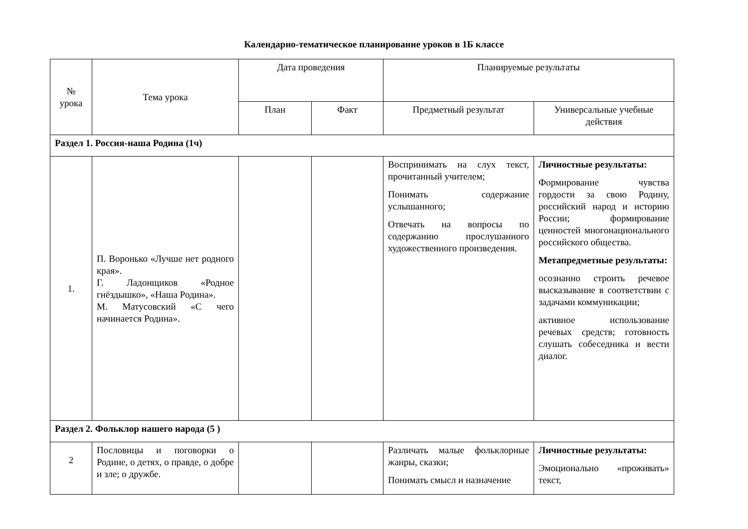Календарно-тематическое планирование уроков в 1Б классе
| № урока | Тема урока | Дата проведения | | Планируемые результаты | |
| --- | --- | --- | --- | --- | --- |
| | | План | Факт | Предметный результат | Универсальные учебные действия |
| Раздел 1. Россия-наша Родина (1ч) | | | | | |
| 1. | П. Воронько «Лучше нет родного края». Г. Ладонщиков «Родное гнёздышко», «Наша Родина». М. Матусовский «С чего начинается Родина». | | | Воспринимать на слух текст, прочитанный учителем; Понимать содержание услышанного; Отвечать на вопросы по содержанию прослушанного художественного произведения. | Личностные результаты: Формирование чувства гордости за свою Родину, российский народ и историю России; формирование ценностей многонационального российского общества. Метапредметные результаты: осознанно строить речевое высказывание в соответствии с задачами коммуникации; активное использование речевых средств; готовность слушать собеседника и вести диалог. |
| Раздел 2. Фольклор нашего народа (5 ) | | | | | |
| 2 | Пословицы и поговорки о Родине, о детях, о правде, о добре и зле; о дружбе. | | | Различать малые фольклорные жанры, сказки; Понимать смысл и назначение | Личностные результаты: Эмоционально «проживать» текст, |